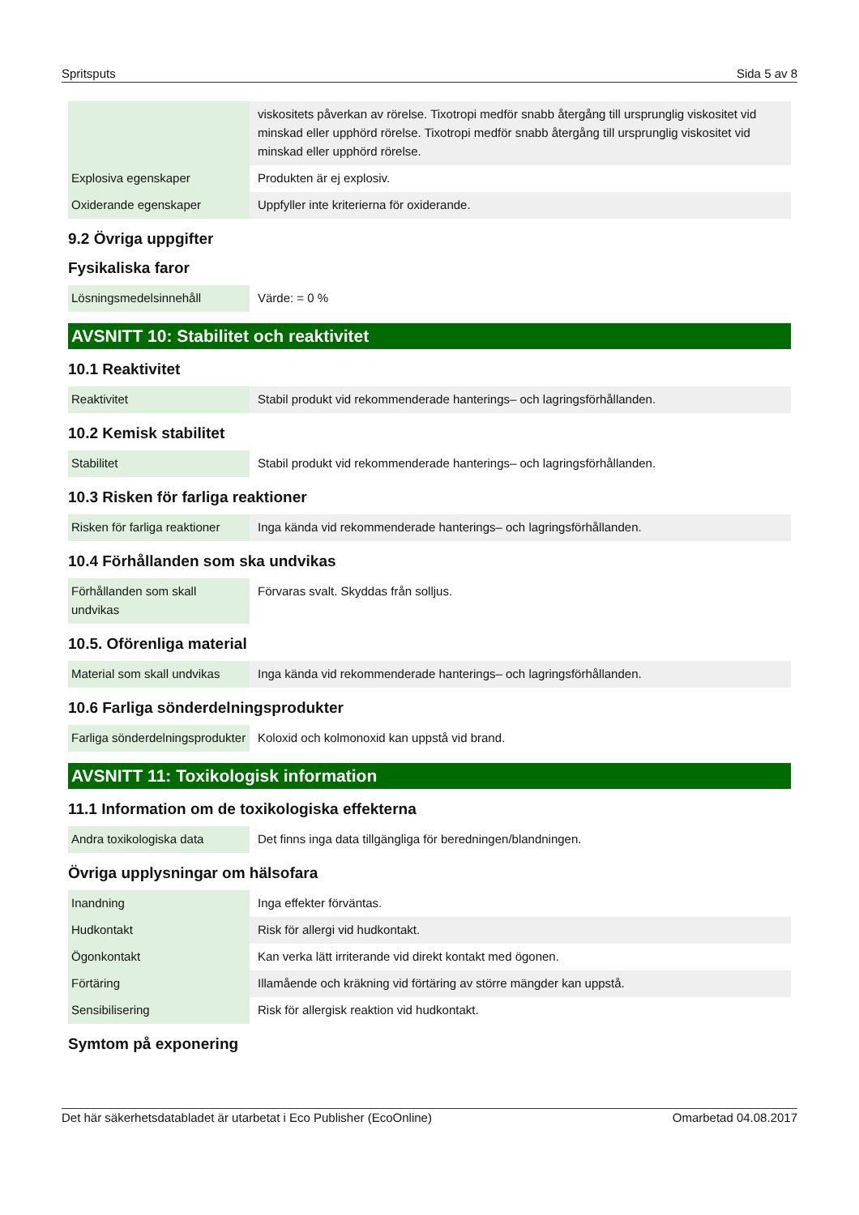Spritsputs Sida 5 av 8
| | viskositets påverkan av rörelse. Tixotropi medför snabb återgång till ursprunglig viskositet vid minskad eller upphörd rörelse. Tixotropi medför snabb återgång till ursprunglig viskositet vid minskad eller upphörd rörelse. |
| Explosiva egenskaper | Produkten är ej explosiv. |
| Oxiderande egenskaper | Uppfyller inte kriterierna för oxiderande. |
9.2 Övriga uppgifter
Fysikaliska faror
| Lösningsmedelsinnehåll | Värde: = 0 % |
AVSNITT 10: Stabilitet och reaktivitet
10.1 Reaktivitet
| Reaktivitet | Stabil produkt vid rekommenderade hanterings– och lagringsförhållanden. |
10.2 Kemisk stabilitet
| Stabilitet | Stabil produkt vid rekommenderade hanterings– och lagringsförhållanden. |
10.3 Risken för farliga reaktioner
| Risken för farliga reaktioner | Inga kända vid rekommenderade hanterings– och lagringsförhållanden. |
10.4 Förhållanden som ska undvikas
| Förhållanden som skall undvikas | Förvaras svalt. Skyddas från solljus. |
10.5. Oförenliga material
| Material som skall undvikas | Inga kända vid rekommenderade hanterings– och lagringsförhållanden. |
10.6 Farliga sönderdelningsprodukter
| Farliga sönderdelningsprodukter | Koloxid och kolmonoxid kan uppstå vid brand. |
AVSNITT 11: Toxikologisk information
11.1 Information om de toxikologiska effekterna
| Andra toxikologiska data | Det finns inga data tillgängliga för beredningen/blandningen. |
Övriga upplysningar om hälsofara
| Inandning | Inga effekter förväntas. |
| Hudkontakt | Risk för allergi vid hudkontakt. |
| Ögonkontakt | Kan verka lätt irriterande vid direkt kontakt med ögonen. |
| Förtäring | Illamående och kräkning vid förtäring av större mängder kan uppstå. |
| Sensibilisering | Risk för allergisk reaktion vid hudkontakt. |
Symtom på exponering
Det här säkerhetsdatabladet är utarbetat i Eco Publisher (EcoOnline) Omarbetad 04.08.2017